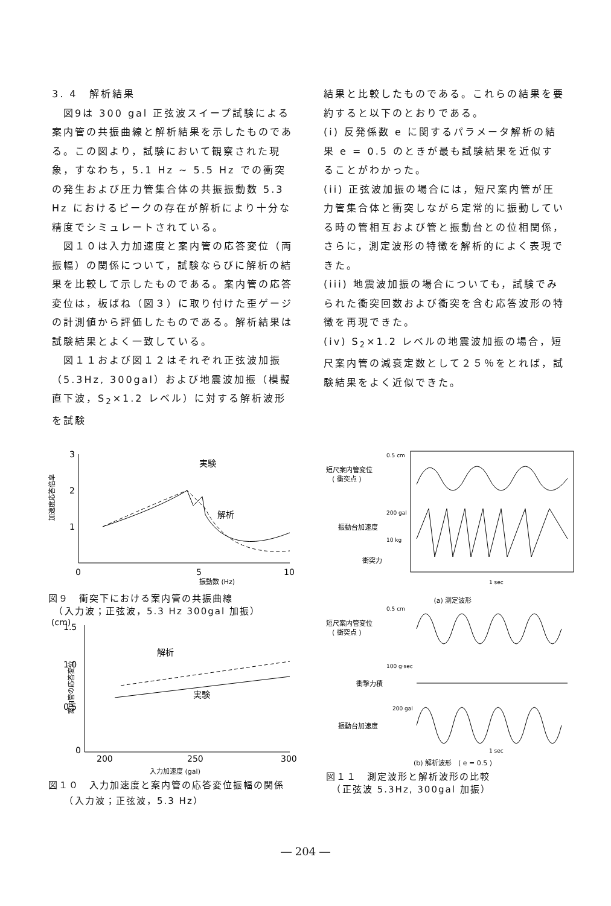3. 4　解析結果
　図9は 300 gal 正弦波スイープ試験による案内管の共振曲線と解析結果を示したものである。この図より，試験において観察された現象，すなわち，5.1 Hz ~ 5.5 Hz での衝突の発生および圧力管集合体の共振振動数 5.3 Hz におけるピークの存在が解析により十分な精度でシミュレートされている。
　図１０は入力加速度と案内管の応答変位（両振幅）の関係について，試験ならびに解析の結果を比較して示したものである。案内管の応答変位は，板ばね（図３）に取り付けた歪ゲージの計測値から評価したものである。解析結果は試験結果とよく一致している。
　図１１および図１２はそれぞれ正弦波加振（5.3Hz, 300gal）および地震波加振（模擬直下波，S<sub>2</sub>×1.2 レベル）に対する解析波形を試験
結果と比較したものである。これらの結果を要約すると以下のとおりである。
(i) 反発係数 e に関するパラメータ解析の結果 e = 0.5 のときが最も試験結果を近似することがわかった。
(ii) 正弦波加振の場合には，短尺案内管が圧力管集合体と衝突しながら定常的に振動している時の管相互および管と振動台との位相関係，さらに，測定波形の特徴を解析的によく表現できた。
(iii) 地震波加振の場合についても，試験でみられた衝突回数および衝突を含む応答波形の特徴を再現できた。
(iv) S<sub>2</sub>×1.2 レベルの地震波加振の場合，短尺案内管の減衰定数として２５％をとれば，試験結果をよく近似できた。
3
2
1
0
5
10
実験
解析
振動数 (Hz)
加速度応答倍率
図９　衝突下における案内管の共振曲線
　（入力波；正弦波，5.3 Hz 300gal 加振）
(cm)
1.5
1.0
0.5
0
200
250
300
解析
実験
案内管の応答変位
入力加速度 (gal)
図１０　入力加速度と案内管の応答変位振幅の関係
　　（入力波；正弦波，5.3 Hz）
短尺案内管変位
( 衝突点 )
0.5 cm
200 gal
振動台加速度
10 kg
衝突力
1 sec
(a) 測定波形
0.5 cm
短尺案内管変位
( 衝突点 )
100 g·sec
衝撃力積
200 gal
振動台加速度
1 sec
(b) 解析波形　( e = 0.5 )
図１１　測定波形と解析波形の比較
　（正弦波 5.3Hz, 300gal 加振）
― 204 ―